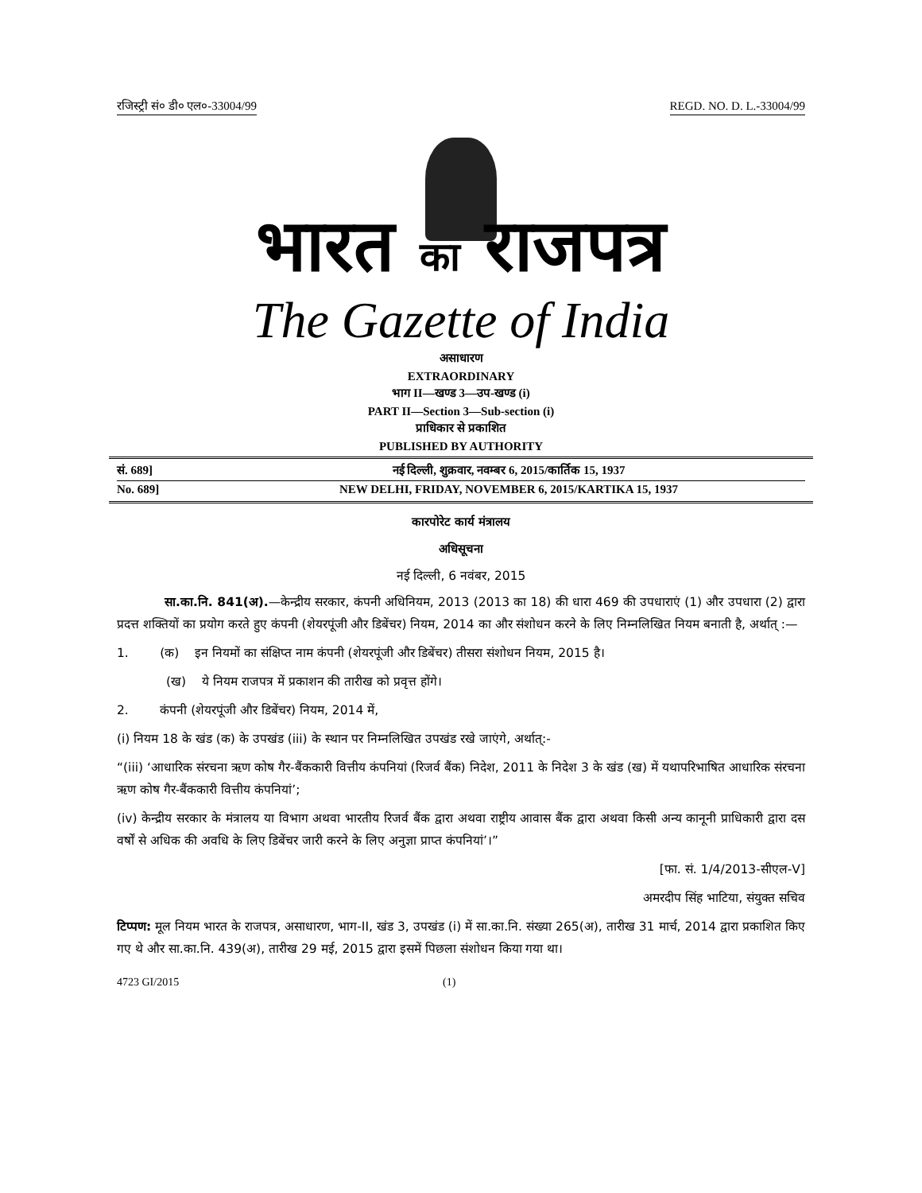रजिस्ट्री सं० डी० एल०-33004/99 REGD. NO. D. L.-33004/99
भारत का राजपत्र
The Gazette of India
असाधारण
EXTRAORDINARY
भाग II—खण्ड 3—उप-खण्ड (i)
PART II—Section 3—Sub-section (i)
प्राधिकार से प्रकाशित
PUBLISHED BY AUTHORITY
सं. 689] नई दिल्ली, शुक्रवार, नवम्बर 6, 2015/कार्तिक 15, 1937
No. 689] NEW DELHI, FRIDAY, NOVEMBER 6, 2015/KARTIKA 15, 1937
कारपोरेट कार्य मंत्रालय
अधिसूचना
नई दिल्ली, 6 नवंबर, 2015
सा.का.नि. 841(अ).—केन्द्रीय सरकार, कंपनी अधिनियम, 2013 (2013 का 18) की धारा 469 की उपधाराएं (1) और उपधारा (2) द्वारा प्रदत्त शक्तियों का प्रयोग करते हुए कंपनी (शेयरपूंजी और डिबेंचर) नियम, 2014 का और संशोधन करने के लिए निम्नलिखित नियम बनाती है, अर्थात् :—
1. (क) इन नियमों का संक्षिप्त नाम कंपनी (शेयरपूंजी और डिबेंचर) तीसरा संशोधन नियम, 2015 है।
(ख) ये नियम राजपत्र में प्रकाशन की तारीख को प्रवृत्त होंगे।
2. कंपनी (शेयरपूंजी और डिबेंचर) नियम, 2014 में,
(i) नियम 18 के खंड (क) के उपखंड (iii) के स्थान पर निम्नलिखित उपखंड रखे जाएंगे, अर्थात्:-
“(iii) ‘आधारिक संरचना ऋण कोष गैर-बैंककारी वित्तीय कंपनियां (रिजर्व बैंक) निदेश, 2011 के निदेश 3 के खंड (ख) में यथापरिभाषित आधारिक संरचना ऋण कोष गैर-बैंककारी वित्तीय कंपनियां’;
(iv) केन्द्रीय सरकार के मंत्रालय या विभाग अथवा भारतीय रिजर्व बैंक द्वारा अथवा राष्ट्रीय आवास बैंक द्वारा अथवा किसी अन्य कानूनी प्राधिकारी द्वारा दस वर्षों से अधिक की अवधि के लिए डिबेंचर जारी करने के लिए अनुज्ञा प्राप्त कंपनियां’।”
[फा. सं. 1/4/2013-सीएल-V]
अमरदीप सिंह भाटिया, संयुक्त सचिव
टिप्पण: मूल नियम भारत के राजपत्र, असाधारण, भाग-II, खंड 3, उपखंड (i) में सा.का.नि. संख्या 265(अ), तारीख 31 मार्च, 2014 द्वारा प्रकाशित किए गए थे और सा.का.नि. 439(अ), तारीख 29 मई, 2015 द्वारा इसमें पिछला संशोधन किया गया था।
4723 GI/2015 (1)